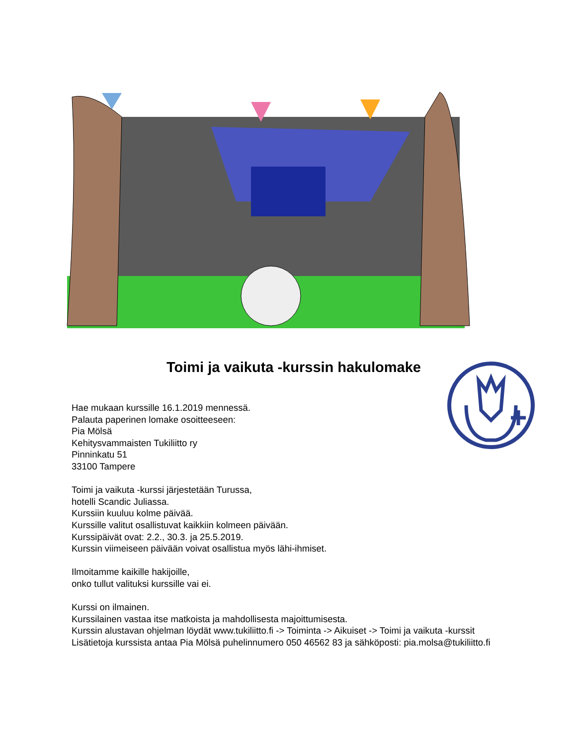Toimi ja vaikuta -kurssin hakulomake
Hae mukaan kurssille 16.1.2019 mennessä.
Palauta paperinen lomake osoitteeseen:
Pia Mölsä
Kehitysvammaisten Tukiliitto ry
Pinninkatu 51
33100 Tampere
Toimi ja vaikuta -kurssi järjestetään Turussa,
hotelli Scandic Juliassa.
Kurssiin kuuluu kolme päivää.
Kurssille valitut osallistuvat kaikkiin kolmeen päivään.
Kurssipäivät ovat: 2.2., 30.3. ja 25.5.2019.
Kurssin viimeiseen päivään voivat osallistua myös lähi-ihmiset.
Ilmoitamme kaikille hakijoille,
onko tullut valituksi kurssille vai ei.
Kurssi on ilmainen.
Kurssilainen vastaa itse matkoista ja mahdollisesta majoittumisesta.
Kurssin alustavan ohjelman löydät www.tukiliitto.fi -> Toiminta -> Aikuiset -> Toimi ja vaikuta -kurssit
Lisätietoja kurssista antaa Pia Mölsä puhelinnumero 050 46562 83 ja sähköposti: pia.molsa@tukiliitto.fi